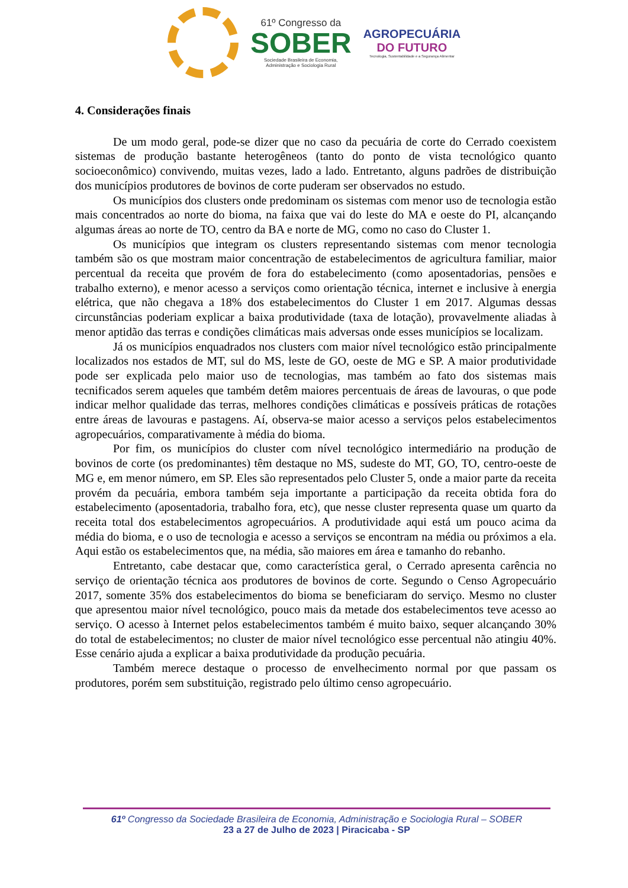61º Congresso da
SOBER
Sociedade Brasileira de Economia,
Administração e Sociologia Rural
AGROPECUÁRIA
DO FUTURO
Tecnologia, Sustentabilidade e a Segurança Alimentar
4. Considerações finais
De um modo geral, pode-se dizer que no caso da pecuária de corte do Cerrado coexistem sistemas de produção bastante heterogêneos (tanto do ponto de vista tecnológico quanto socioeconômico) convivendo, muitas vezes, lado a lado. Entretanto, alguns padrões de distribuição dos municípios produtores de bovinos de corte puderam ser observados no estudo.
Os municípios dos clusters onde predominam os sistemas com menor uso de tecnologia estão mais concentrados ao norte do bioma, na faixa que vai do leste do MA e oeste do PI, alcançando algumas áreas ao norte de TO, centro da BA e norte de MG, como no caso do Cluster 1.
Os municípios que integram os clusters representando sistemas com menor tecnologia também são os que mostram maior concentração de estabelecimentos de agricultura familiar, maior percentual da receita que provém de fora do estabelecimento (como aposentadorias, pensões e trabalho externo), e menor acesso a serviços como orientação técnica, internet e inclusive à energia elétrica, que não chegava a 18% dos estabelecimentos do Cluster 1 em 2017. Algumas dessas circunstâncias poderiam explicar a baixa produtividade (taxa de lotação), provavelmente aliadas à menor aptidão das terras e condições climáticas mais adversas onde esses municípios se localizam.
Já os municípios enquadrados nos clusters com maior nível tecnológico estão principalmente localizados nos estados de MT, sul do MS, leste de GO, oeste de MG e SP. A maior produtividade pode ser explicada pelo maior uso de tecnologias, mas também ao fato dos sistemas mais tecnificados serem aqueles que também detêm maiores percentuais de áreas de lavouras, o que pode indicar melhor qualidade das terras, melhores condições climáticas e possíveis práticas de rotações entre áreas de lavouras e pastagens. Aí, observa-se maior acesso a serviços pelos estabelecimentos agropecuários, comparativamente à média do bioma.
Por fim, os municípios do cluster com nível tecnológico intermediário na produção de bovinos de corte (os predominantes) têm destaque no MS, sudeste do MT, GO, TO, centro-oeste de MG e, em menor número, em SP. Eles são representados pelo Cluster 5, onde a maior parte da receita provém da pecuária, embora também seja importante a participação da receita obtida fora do estabelecimento (aposentadoria, trabalho fora, etc), que nesse cluster representa quase um quarto da receita total dos estabelecimentos agropecuários. A produtividade aqui está um pouco acima da média do bioma, e o uso de tecnologia e acesso a serviços se encontram na média ou próximos a ela. Aqui estão os estabelecimentos que, na média, são maiores em área e tamanho do rebanho.
Entretanto, cabe destacar que, como característica geral, o Cerrado apresenta carência no serviço de orientação técnica aos produtores de bovinos de corte. Segundo o Censo Agropecuário 2017, somente 35% dos estabelecimentos do bioma se beneficiaram do serviço. Mesmo no cluster que apresentou maior nível tecnológico, pouco mais da metade dos estabelecimentos teve acesso ao serviço. O acesso à Internet pelos estabelecimentos também é muito baixo, sequer alcançando 30% do total de estabelecimentos; no cluster de maior nível tecnológico esse percentual não atingiu 40%. Esse cenário ajuda a explicar a baixa produtividade da produção pecuária.
Também merece destaque o processo de envelhecimento normal por que passam os produtores, porém sem substituição, registrado pelo último censo agropecuário.
61º Congresso da Sociedade Brasileira de Economia, Administração e Sociologia Rural – SOBER
23 a 27 de Julho de 2023 | Piracicaba - SP